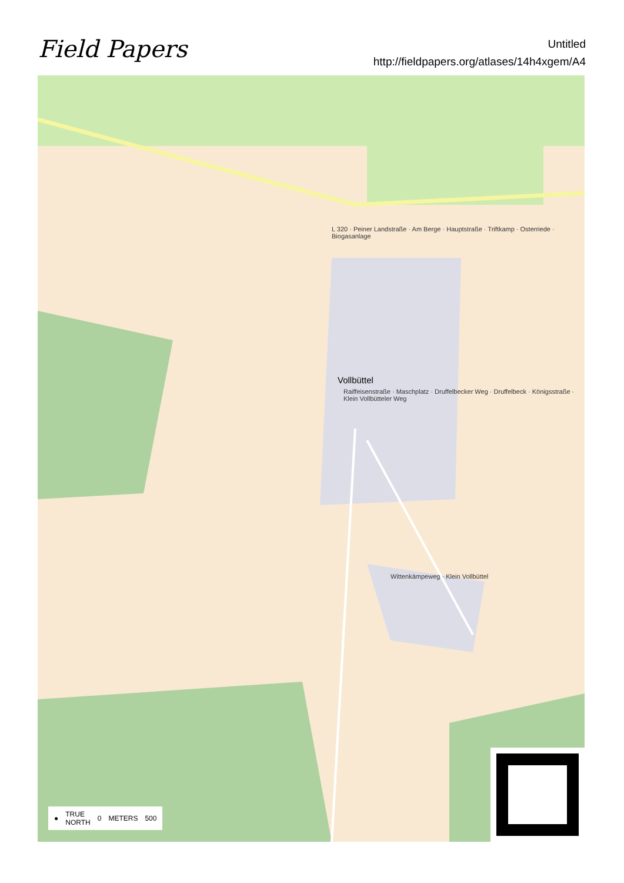Field Papers
Untitled
http://fieldpapers.org/atlases/14h4xgem/A4
L 320 · Peiner Landstraße · Am Berge · Hauptstraße · Triftkamp · Osterriede · Biogasanlage
Vollbüttel
Raiffeisenstraße · Maschplatz · Druffelbecker Weg · Druffelbeck · Königsstraße · Klein Vollbütteler Weg
Wittenkämpeweg · Klein Vollbüttel
● TRUE
NORTH 0 METERS 500